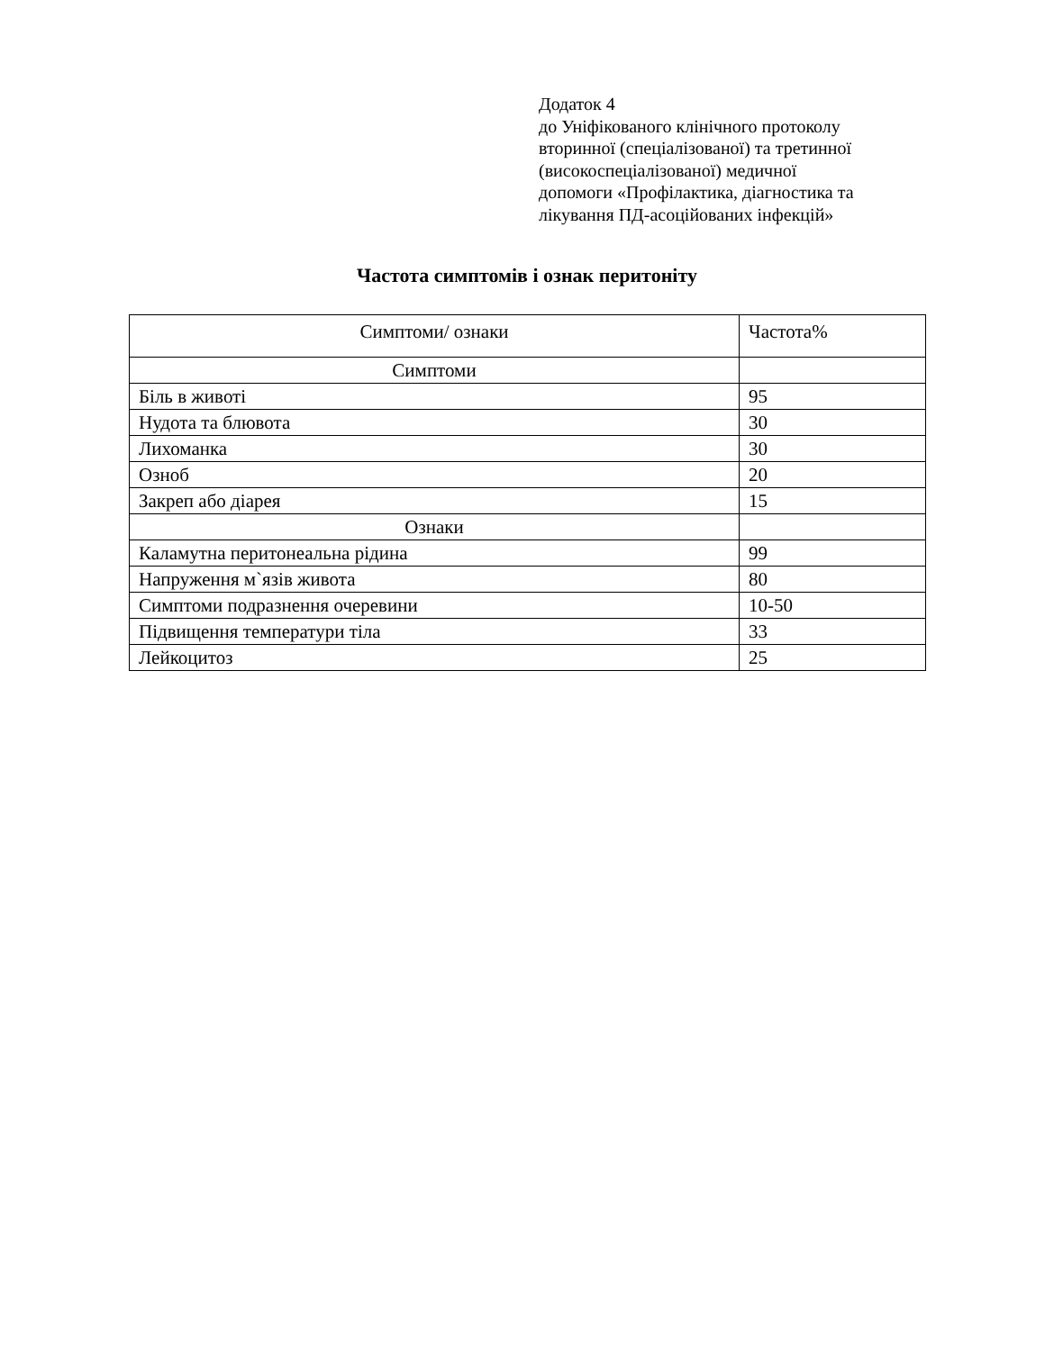Додаток 4
до Уніфікованого клінічного протоколу
вторинної (спеціалізованої) та третинної
(високоспеціалізованої) медичної
допомоги «Профілактика, діагностика та
лікування ПД-асоційованих інфекцій»
Частота симптомів і ознак перитоніту
| Симптоми/ ознаки | Частота% |
| --- | --- |
| Симптоми | |
| Біль в животі | 95 |
| Нудота та блювота | 30 |
| Лихоманка | 30 |
| Озноб | 20 |
| Закреп або діарея | 15 |
| Ознаки | |
| Каламутна перитонеальна рідина | 99 |
| Напруження м`язів живота | 80 |
| Симптоми подразнення очеревини | 10-50 |
| Підвищення температури тіла | 33 |
| Лейкоцитоз | 25 |